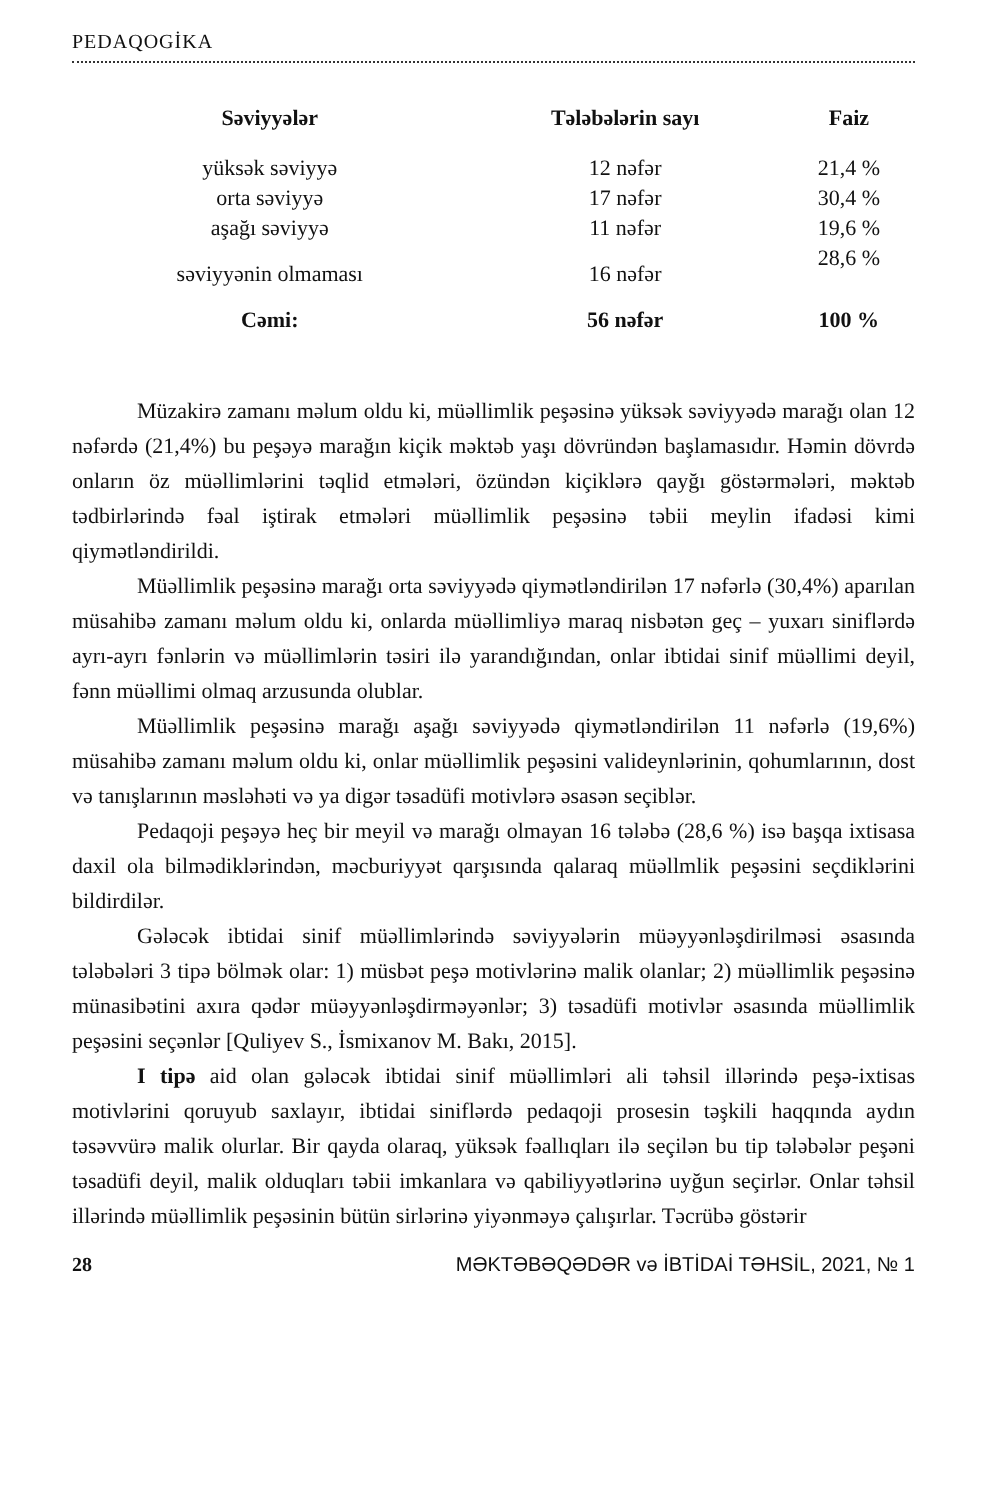PEDAQOGİKA
| Səviyyələr | Tələbələrin sayı | Faiz |
| --- | --- | --- |
| yüksək səviyyə | 12 nəfər | 21,4 % |
| orta səviyyə | 17 nəfər | 30,4 % |
| aşağı səviyyə | 11 nəfər | 19,6 % |
| səviyyənin olmaması | 16 nəfər | 28,6 % |
| Cəmi: | 56 nəfər | 100 % |
Müzakirə zamanı məlum oldu ki, müəllimlik peşəsinə yüksək səviyyədə marağı olan 12 nəfərdə (21,4%) bu peşəyə marağın kiçik məktəb yaşı dövründən başlamasıdır. Həmin dövrdə onların öz müəllimlərini təqlid etmələri, özündən kiçiklərə qayğı göstərmələri, məktəb tədbirlərində fəal iştirak etmələri müəllimlik peşəsinə təbii meylin ifadəsi kimi qiymətləndirildi.
Müəllimlik peşəsinə marağı orta səviyyədə qiymətləndirilən 17 nəfərlə (30,4%) aparılan müsahibə zamanı məlum oldu ki, onlarda müəllimliyə maraq nisbətən geç – yuxarı siniflərdə ayrı-ayrı fənlərin və müəllimlərin təsiri ilə yarandığından, onlar ibtidai sinif müəllimi deyil, fənn müəllimi olmaq arzusunda olublar.
Müəllimlik peşəsinə marağı aşağı səviyyədə qiymətləndirilən 11 nəfərlə (19,6%) müsahibə zamanı məlum oldu ki, onlar müəllimlik peşəsini valideynlərinin, qohumlarının, dost və tanışlarının məsləhəti və ya digər təsadüfi motivlərə əsasən seçiblər.
Pedaqoji peşəyə heç bir meyil və marağı olmayan 16 tələbə (28,6 %) isə başqa ixtisasa daxil ola bilmədiklərindən, məcburiyyət qarşısında qalaraq müəllmlik peşəsini seçdiklərini bildirdilər.
Gələcək ibtidai sinif müəllimlərində səviyyələrin müəyyənləşdirilməsi əsasında tələbələri 3 tipə bölmək olar: 1) müsbət peşə motivlərinə malik olanlar; 2) müəllimlik peşəsinə münasibətini axıra qədər müəyyənləşdirməyənlər; 3) təsadüfi motivlər əsasında müəllimlik peşəsini seçənlər [Quliyev S., İsmixanov M. Bakı, 2015].
I tipə aid olan gələcək ibtidai sinif müəllimləri ali təhsil illərində peşə-ixtisas motivlərini qoruyub saxlayır, ibtidai siniflərdə pedaqoji prosesin təşkili haqqında aydın təsəvvürə malik olurlar. Bir qayda olaraq, yüksək fəallıqları ilə seçilən bu tip tələbələr peşəni təsadüfi deyil, malik olduqları təbii imkanlara və qabiliyyətlərinə uyğun seçirlər. Onlar təhsil illərində müəllimlik peşəsinin bütün sirlərinə yiyənməyə çalışırlar. Təcrübə göstərir
28 MƏKTƏBƏQƏDƏR və İBTİDAİ TƏHSİL, 2021, № 1